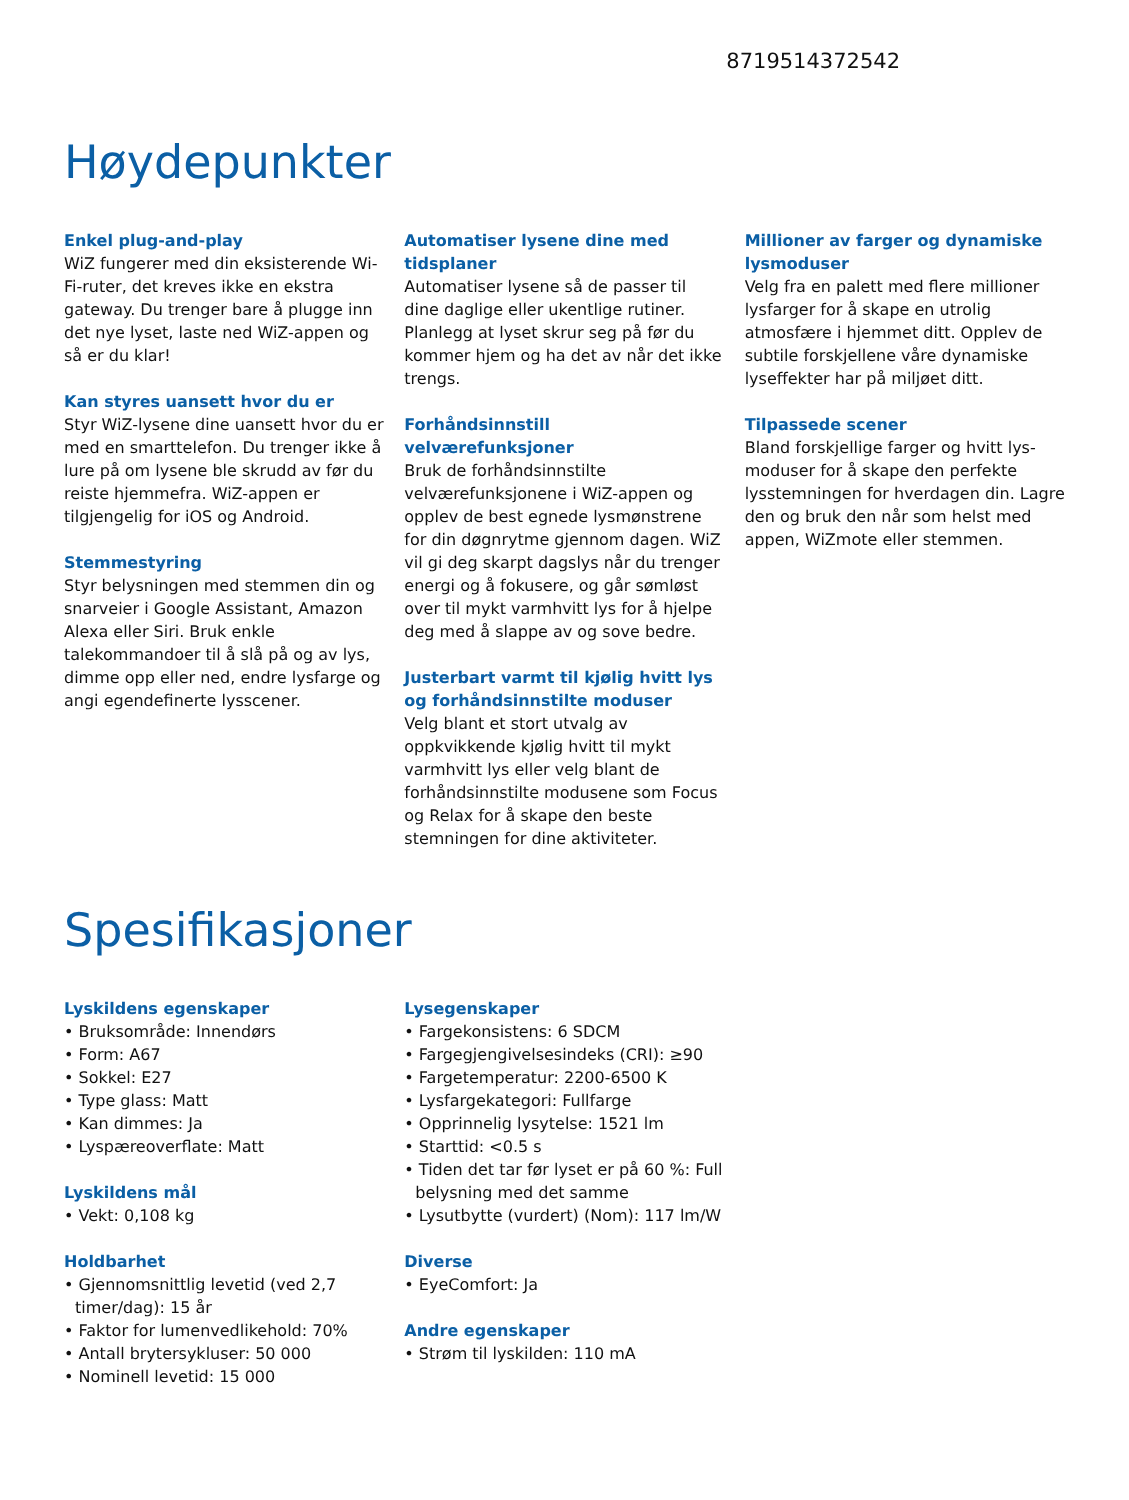8719514372542
Høydepunkter
Enkel plug-and-play
WiZ fungerer med din eksisterende Wi-Fi-ruter, det kreves ikke en ekstra gateway. Du trenger bare å plugge inn det nye lyset, laste ned WiZ-appen og så er du klar!
Kan styres uansett hvor du er
Styr WiZ-lysene dine uansett hvor du er med en smarttelefon. Du trenger ikke å lure på om lysene ble skrudd av før du reiste hjemmefra. WiZ-appen er tilgjengelig for iOS og Android.
Stemmestyring
Styr belysningen med stemmen din og snarveier i Google Assistant, Amazon Alexa eller Siri. Bruk enkle talekommandoer til å slå på og av lys, dimme opp eller ned, endre lysfarge og angi egendefinerte lysscener.
Automatiser lysene dine med tidsplaner
Automatiser lysene så de passer til dine daglige eller ukentlige rutiner. Planlegg at lyset skrur seg på før du kommer hjem og ha det av når det ikke trengs.
Forhåndsinnstill velværefunksjoner
Bruk de forhåndsinnstilte velværefunksjonene i WiZ-appen og opplev de best egnede lysmønstrene for din døgnrytme gjennom dagen. WiZ vil gi deg skarpt dagslys når du trenger energi og å fokusere, og går sømløst over til mykt varmhvitt lys for å hjelpe deg med å slappe av og sove bedre.
Justerbart varmt til kjølig hvitt lys og forhåndsinnstilte moduser
Velg blant et stort utvalg av oppkvikkende kjølig hvitt til mykt varmhvitt lys eller velg blant de forhåndsinnstilte modusene som Focus og Relax for å skape den beste stemningen for dine aktiviteter.
Millioner av farger og dynamiske lysmoduser
Velg fra en palett med flere millioner lysfarger for å skape en utrolig atmosfære i hjemmet ditt. Opplev de subtile forskjellene våre dynamiske lyseffekter har på miljøet ditt.
Tilpassede scener
Bland forskjellige farger og hvitt lys-moduser for å skape den perfekte lysstemningen for hverdagen din. Lagre den og bruk den når som helst med appen, WiZmote eller stemmen.
Spesifikasjoner
Lyskildens egenskaper
• Bruksområde: Innendørs
• Form: A67
• Sokkel: E27
• Type glass: Matt
• Kan dimmes: Ja
• Lyspæreoverflate: Matt
Lyskildens mål
• Vekt: 0,108 kg
Holdbarhet
• Gjennomsnittlig levetid (ved 2,7 timer/dag): 15 år
• Faktor for lumenvedlikehold: 70%
• Antall brytersykluser: 50 000
• Nominell levetid: 15 000
Lysegenskaper
• Fargekonsistens: 6 SDCM
• Fargegjengivelsesindeks (CRI): ≥90
• Fargetemperatur: 2200-6500 K
• Lysfargekategori: Fullfarge
• Opprinnelig lysytelse: 1521 lm
• Starttid: <0.5 s
• Tiden det tar før lyset er på 60 %: Full belysning med det samme
• Lysutbytte (vurdert) (Nom): 117 lm/W
Diverse
• EyeComfort: Ja
Andre egenskaper
• Strøm til lyskilden: 110 mA